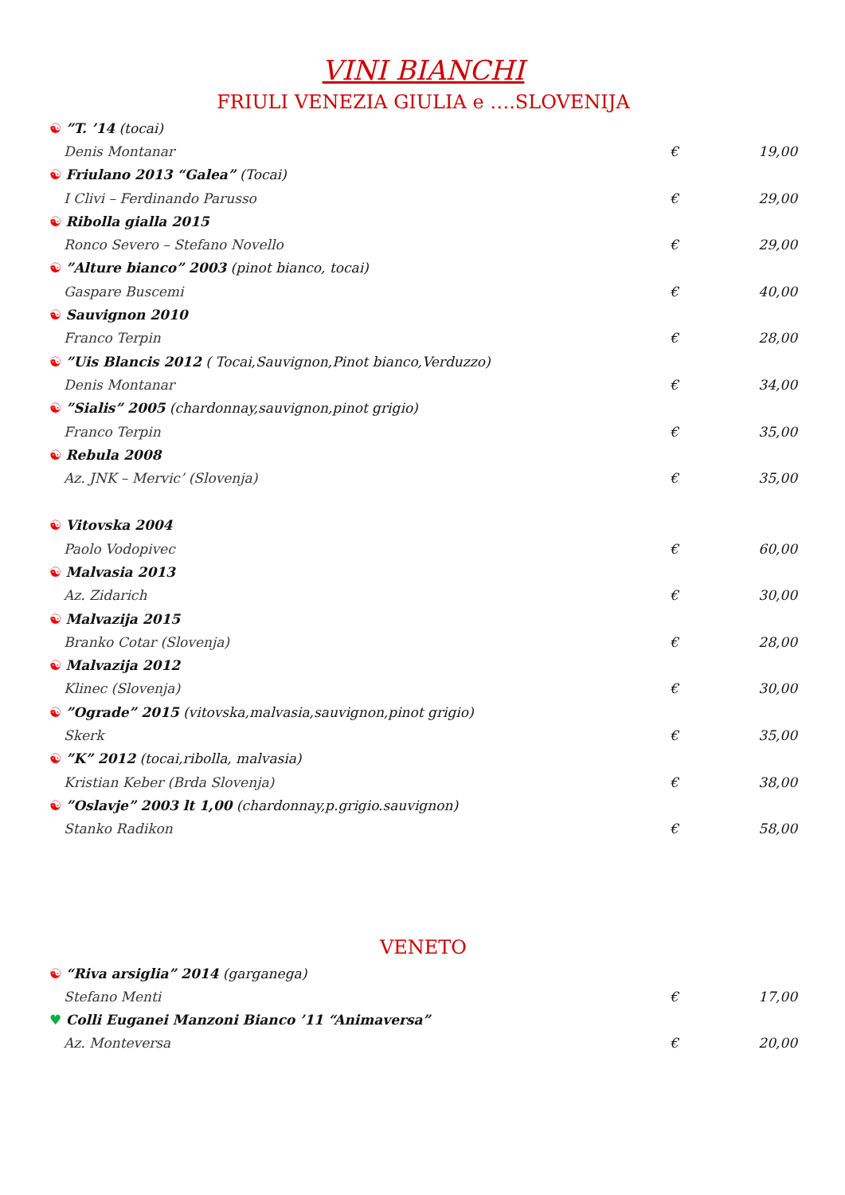VINI BIANCHI
FRIULI VENEZIA GIULIA e ….SLOVENIJA
| ☯ ”T. ’14 (tocai) | | |
| Denis Montanar | € | 19,00 |
| ☯ Friulano 2013 “Galea” (Tocai) | | |
| I Clivi – Ferdinando Parusso | € | 29,00 |
| ☯ Ribolla gialla 2015 | | |
| Ronco Severo – Stefano Novello | € | 29,00 |
| ☯ ”Alture bianco” 2003 (pinot bianco, tocai) | | |
| Gaspare Buscemi | € | 40,00 |
| ☯ Sauvignon 2010 | | |
| Franco Terpin | € | 28,00 |
| ☯ ”Uis Blancis 2012 ( Tocai,Sauvignon,Pinot bianco,Verduzzo) | | |
| Denis Montanar | € | 34,00 |
| ☯ ”Sialis” 2005 (chardonnay,sauvignon,pinot grigio) | | |
| Franco Terpin | € | 35,00 |
| ☯ Rebula 2008 | | |
| Az. JNK – Mervic’ (Slovenja) | € | 35,00 |
| ☯ Vitovska 2004 | | |
| Paolo Vodopivec | € | 60,00 |
| ☯ Malvasia 2013 | | |
| Az. Zidarich | € | 30,00 |
| ☯ Malvazija 2015 | | |
| Branko Cotar (Slovenja) | € | 28,00 |
| ☯ Malvazija 2012 | | |
| Klinec (Slovenja) | € | 30,00 |
| ☯ ”Ograde” 2015 (vitovska,malvasia,sauvignon,pinot grigio) | | |
| Skerk | € | 35,00 |
| ☯ ”K” 2012 (tocai,ribolla, malvasia) | | |
| Kristian Keber (Brda Slovenja) | € | 38,00 |
| ☯ ”Oslavje” 2003 lt 1,00 (chardonnay,p.grigio.sauvignon) | | |
| Stanko Radikon | € | 58,00 |
VENETO
| ☯ “Riva arsiglia” 2014 (garganega) | | |
| Stefano Menti | € | 17,00 |
| ♥ Colli Euganei Manzoni Bianco ’11 “Animaversa” | | |
| Az. Monteversa | € | 20,00 |